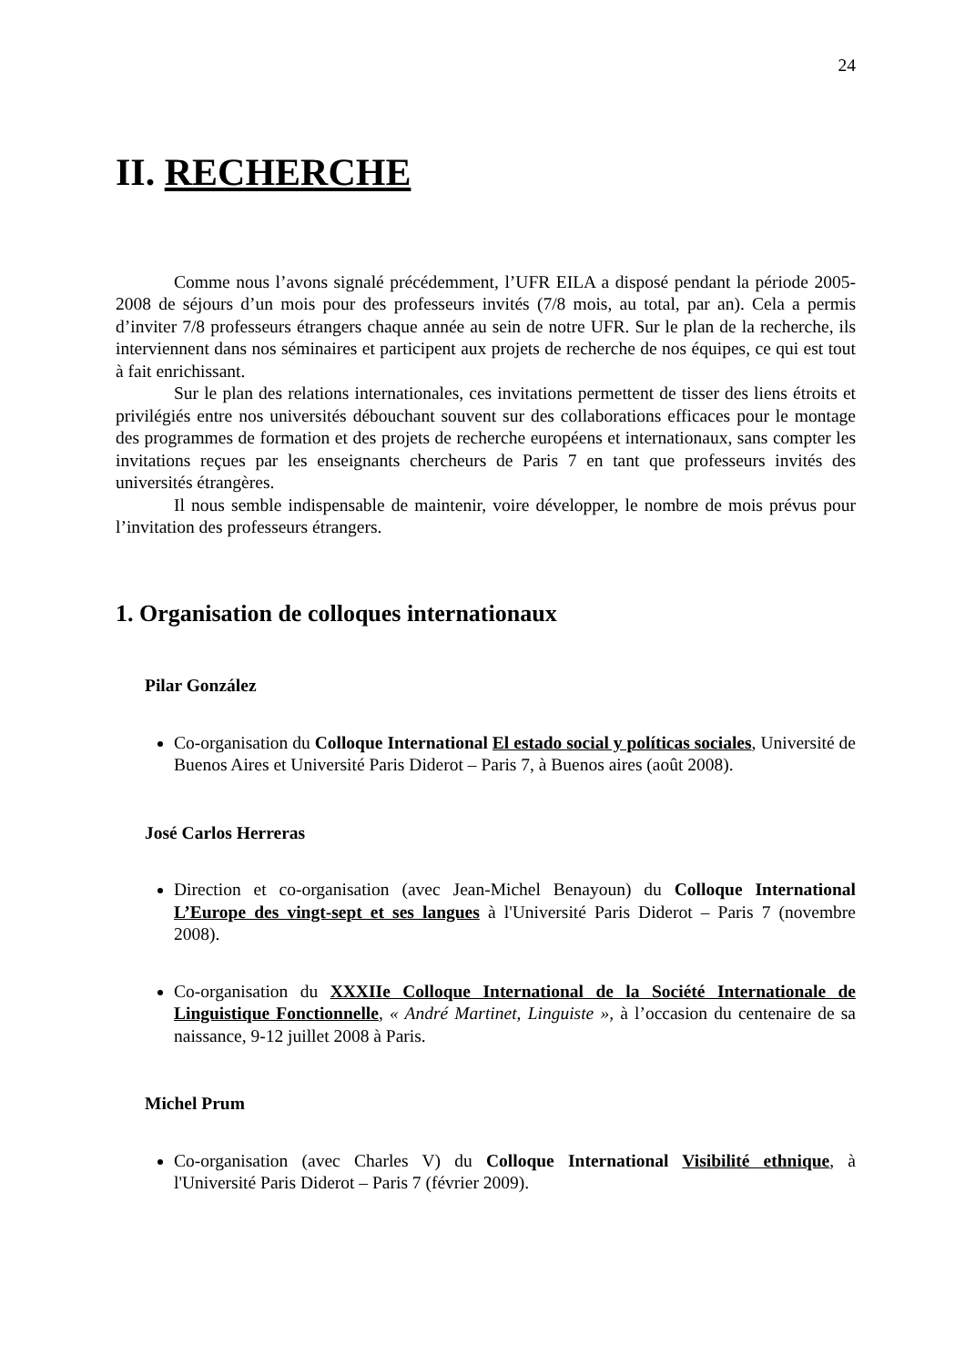24
II. RECHERCHE
Comme nous l’avons signalé précédemment, l’UFR EILA a disposé pendant la période 2005-2008 de séjours d’un mois pour des professeurs invités (7/8 mois, au total, par an). Cela a permis d’inviter 7/8 professeurs étrangers chaque année au sein de notre UFR. Sur le plan de la recherche, ils interviennent dans nos séminaires et participent aux projets de recherche de nos équipes, ce qui est tout à fait enrichissant.
Sur le plan des relations internationales, ces invitations permettent de tisser des liens étroits et privilégiés entre nos universités débouchant souvent sur des collaborations efficaces pour le montage des programmes de formation et des projets de recherche européens et internationaux, sans compter les invitations reçues par les enseignants chercheurs de Paris 7 en tant que professeurs invités des universités étrangères.
Il nous semble indispensable de maintenir, voire développer, le nombre de mois prévus pour l’invitation des professeurs étrangers.
1. Organisation de colloques internationaux
Pilar González
Co-organisation du Colloque International El estado social y políticas sociales, Université de Buenos Aires et Université Paris Diderot – Paris 7, à Buenos aires (août 2008).
José Carlos Herreras
Direction et co-organisation (avec Jean-Michel Benayoun) du Colloque International L’Europe des vingt-sept et ses langues à l'Université Paris Diderot – Paris 7 (novembre 2008).
Co-organisation du XXXIIe Colloque International de la Société Internationale de Linguistique Fonctionnelle, « André Martinet, Linguiste », à l’occasion du centenaire de sa naissance, 9-12 juillet 2008 à Paris.
Michel Prum
Co-organisation (avec Charles V) du Colloque International Visibilité ethnique, à l'Université Paris Diderot – Paris 7 (février 2009).